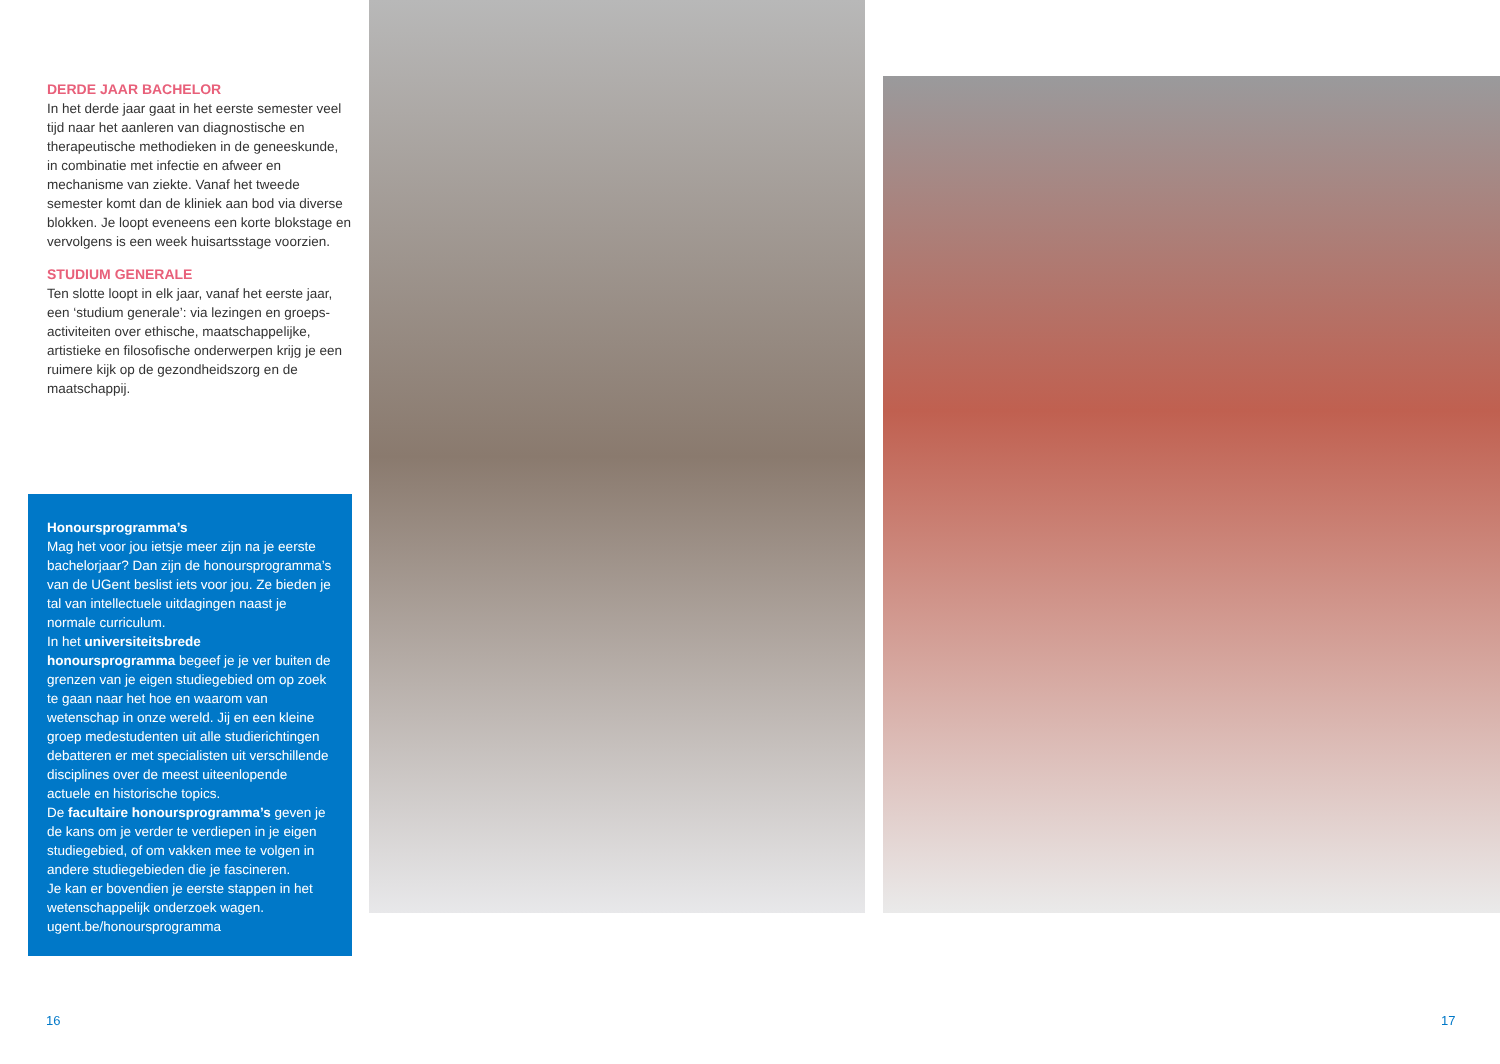DERDE JAAR BACHELOR
In het derde jaar gaat in het eerste semester veel tijd naar het aanleren van diagnostische en therapeutische methodieken in de geneeskunde, in combinatie met infectie en afweer en mechanisme van ziekte. Vanaf het tweede semester komt dan de kliniek aan bod via diverse blokken. Je loopt eveneens een korte blokstage en vervolgens is een week huisartsstage voorzien.
STUDIUM GENERALE
Ten slotte loopt in elk jaar, vanaf het eerste jaar, een ‘studium generale’: via lezingen en groeps-activiteiten over ethische, maatschappelijke, artistieke en filosofische onderwerpen krijg je een ruimere kijk op de gezondheidszorg en de maatschappij.
Honoursprogramma’s
Mag het voor jou ietsje meer zijn na je eerste bachelorjaar? Dan zijn de honoursprogramma’s van de UGent beslist iets voor jou. Ze bieden je tal van intellectuele uitdagingen naast je normale curriculum.
In het universiteitsbrede honoursprogramma begeef je je ver buiten de grenzen van je eigen studiegebied om op zoek te gaan naar het hoe en waarom van wetenschap in onze wereld. Jij en een kleine groep medestudenten uit alle studierichtingen debatteren er met specialisten uit verschillende disciplines over de meest uiteenlopende actuele en historische topics.
De facultaire honoursprogramma’s geven je de kans om je verder te verdiepen in je eigen studiegebied, of om vakken mee te volgen in andere studiegebieden die je fascineren.
Je kan er bovendien je eerste stappen in het wetenschappelijk onderzoek wagen.
ugent.be/honoursprogramma
16 17